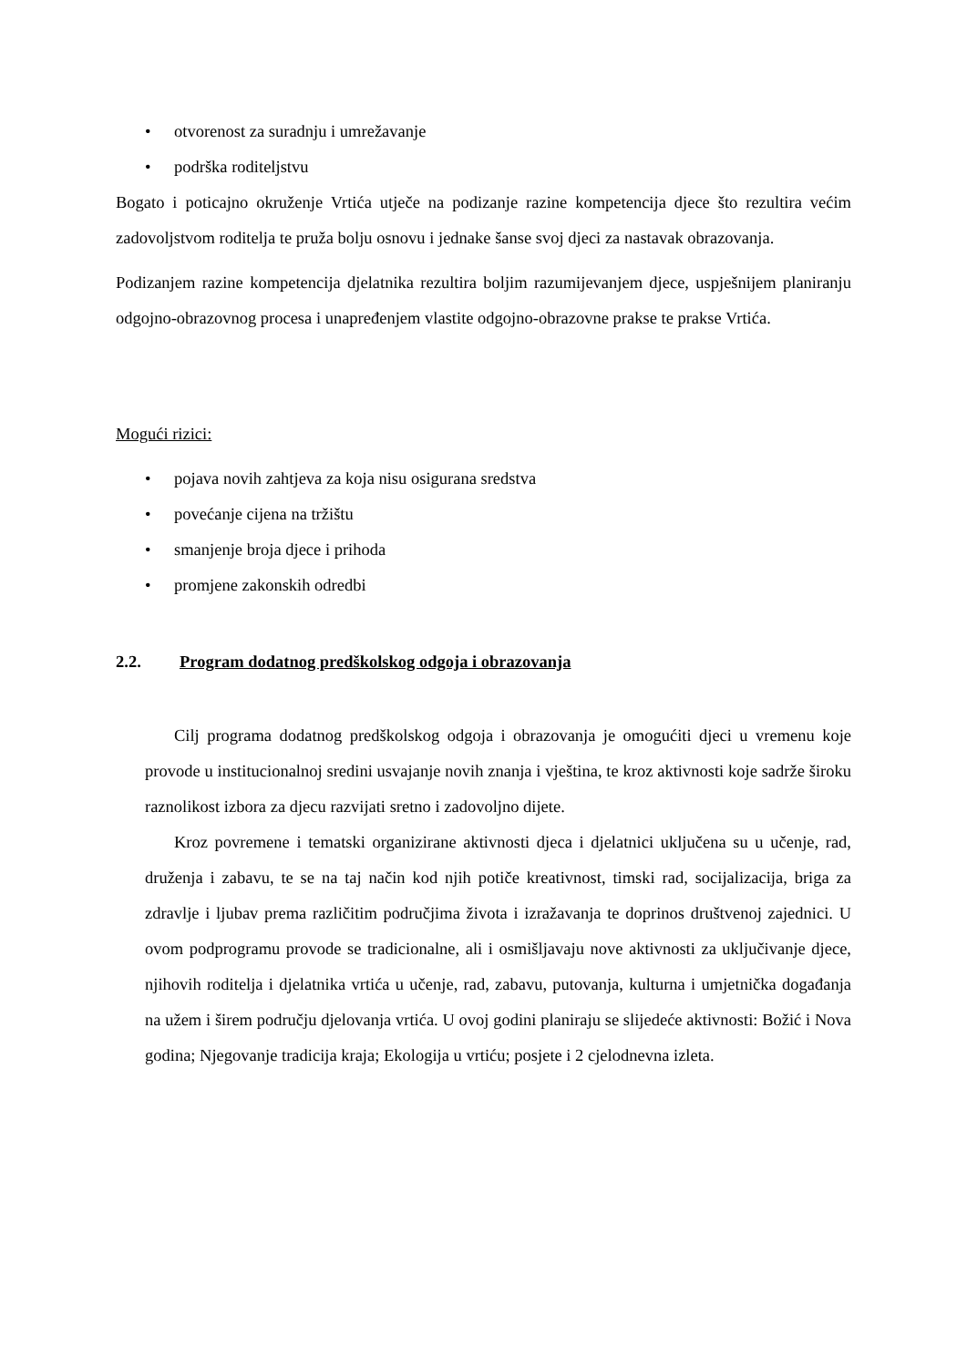• otvorenost za suradnju i umrežavanje
• podrška roditeljstvu
Bogato i poticajno okruženje Vrtića utječe na podizanje razine kompetencija djece što rezultira većim zadovoljstvom roditelja te pruža bolju osnovu i jednake šanse svoj djeci za nastavak obrazovanja.
Podizanjem razine kompetencija djelatnika rezultira boljim razumijevanjem djece, uspješnijem planiranju odgojno-obrazovnog procesa i unapređenjem vlastite odgojno-obrazovne prakse te prakse Vrtića.
Mogući rizici:
• pojava novih zahtjeva za koja nisu osigurana sredstva
• povećanje cijena na tržištu
• smanjenje broja djece i prihoda
• promjene zakonskih odredbi
2.2. Program dodatnog predškolskog odgoja i obrazovanja
Cilj programa dodatnog predškolskog odgoja i obrazovanja je omogućiti djeci u vremenu koje provode u institucionalnoj sredini usvajanje novih znanja i vještina, te kroz aktivnosti koje sadrže široku raznolikost izbora za djecu razvijati sretno i zadovoljno dijete.
Kroz povremene i tematski organizirane aktivnosti djeca i djelatnici uključena su u učenje, rad, druženja i zabavu, te se na taj način kod njih potiče kreativnost, timski rad, socijalizacija, briga za zdravlje i ljubav prema različitim područjima života i izražavanja te doprinos društvenoj zajednici. U ovom podprogramu provode se tradicionalne, ali i osmišljavaju nove aktivnosti za uključivanje djece, njihovih roditelja i djelatnika vrtića u učenje, rad, zabavu, putovanja, kulturna i umjetnička događanja na užem i širem području djelovanja vrtića. U ovoj godini planiraju se slijedeće aktivnosti: Božić i Nova godina; Njegovanje tradicija kraja; Ekologija u vrtiću; posjete i 2 cjelodnevna izleta.